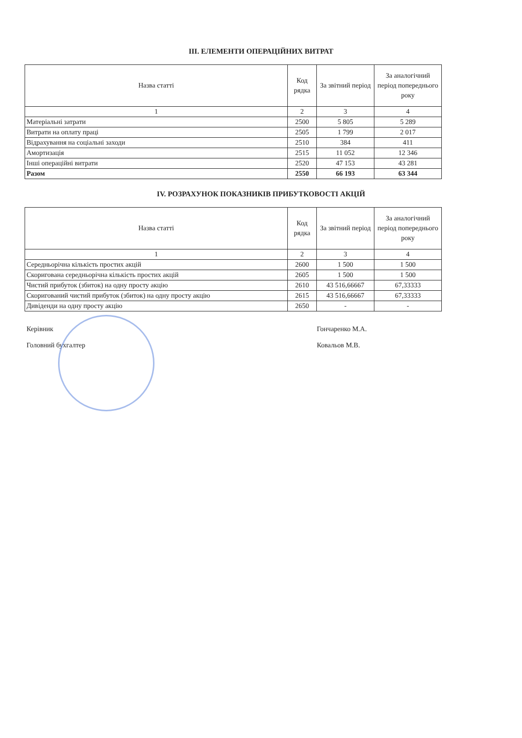ІІІ. ЕЛЕМЕНТИ ОПЕРАЦІЙНИХ ВИТРАТ
| Назва статті | Код рядка | За звітний період | За аналогічний період попереднього року |
| --- | --- | --- | --- |
| 1 | 2 | 3 | 4 |
| Матеріальні затрати | 2500 | 5 805 | 5 289 |
| Витрати на оплату праці | 2505 | 1 799 | 2 017 |
| Відрахування на соціальні заходи | 2510 | 384 | 411 |
| Амортизація | 2515 | 11 052 | 12 346 |
| Інші операційні витрати | 2520 | 47 153 | 43 281 |
| Разом | 2550 | 66 193 | 63 344 |
IV. РОЗРАХУНОК ПОКАЗНИКІВ ПРИБУТКОВОСТІ АКЦІЙ
| Назва статті | Код рядка | За звітний період | За аналогічний період попереднього року |
| --- | --- | --- | --- |
| 1 | 2 | 3 | 4 |
| Середньорічна кількість простих акцій | 2600 | 1 500 | 1 500 |
| Скоригована середньорічна кількість простих акцій | 2605 | 1 500 | 1 500 |
| Чистий прибуток (збиток) на одну просту акцію | 2610 | 43 516,66667 | 67,33333 |
| Скоригований чистий прибуток (збиток) на одну просту акцію | 2615 | 43 516,66667 | 67,33333 |
| Дивіденди на одну просту акцію | 2650 | - | - |
Керівник Гончаренко М.А.
Головний бухгалтер Ковальов М.В.